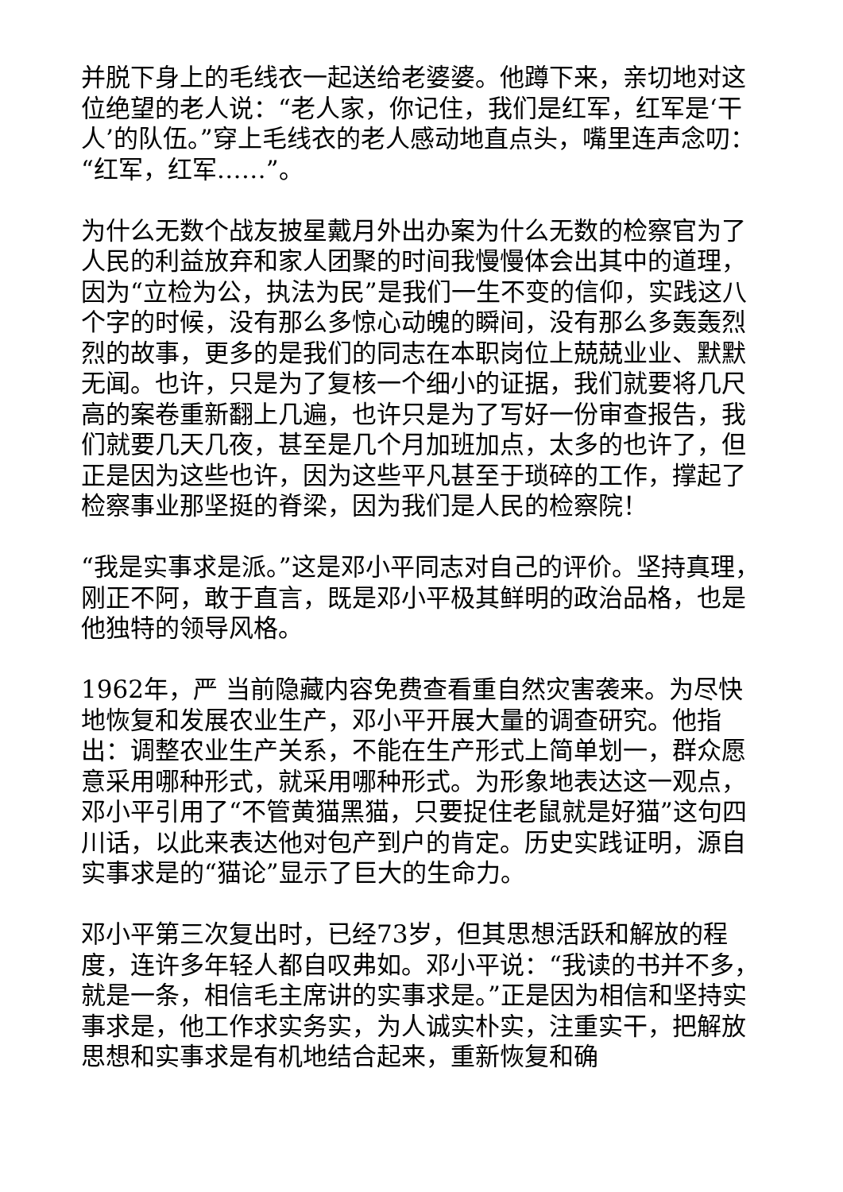并脱下身上的毛线衣一起送给老婆婆。他蹲下来，亲切地对这位绝望的老人说：“老人家，你记住，我们是红军，红军是‘干人’的队伍。”穿上毛线衣的老人感动地直点头，嘴里连声念叨：“红军，红军……”。
为什么无数个战友披星戴月外出办案为什么无数的检察官为了人民的利益放弃和家人团聚的时间我慢慢体会出其中的道理，因为“立检为公，执法为民”是我们一生不变的信仰，实践这八个字的时候，没有那么多惊心动魄的瞬间，没有那么多轰轰烈烈的故事，更多的是我们的同志在本职岗位上兢兢业业、默默无闻。也许，只是为了复核一个细小的证据，我们就要将几尺高的案卷重新翻上几遍，也许只是为了写好一份审查报告，我们就要几天几夜，甚至是几个月加班加点，太多的也许了，但正是因为这些也许，因为这些平凡甚至于琐碎的工作，撑起了检察事业那坚挺的脊梁，因为我们是人民的检察院！
“我是实事求是派。”这是邓小平同志对自己的评价。坚持真理，刚正不阿，敢于直言，既是邓小平极其鲜明的政治品格，也是他独特的领导风格。
1962年，严 当前隐藏内容免费查看重自然灾害袭来。为尽快地恢复和发展农业生产，邓小平开展大量的调查研究。他指出：调整农业生产关系，不能在生产形式上简单划一，群众愿意采用哪种形式，就采用哪种形式。为形象地表达这一观点，邓小平引用了“不管黄猫黑猫，只要捉住老鼠就是好猫”这句四川话，以此来表达他对包产到户的肯定。历史实践证明，源自实事求是的“猫论”显示了巨大的生命力。
邓小平第三次复出时，已经73岁，但其思想活跃和解放的程度，连许多年轻人都自叹弗如。邓小平说：“我读的书并不多，就是一条，相信毛主席讲的实事求是。”正是因为相信和坚持实事求是，他工作求实务实，为人诚实朴实，注重实干，把解放思想和实事求是有机地结合起来，重新恢复和确